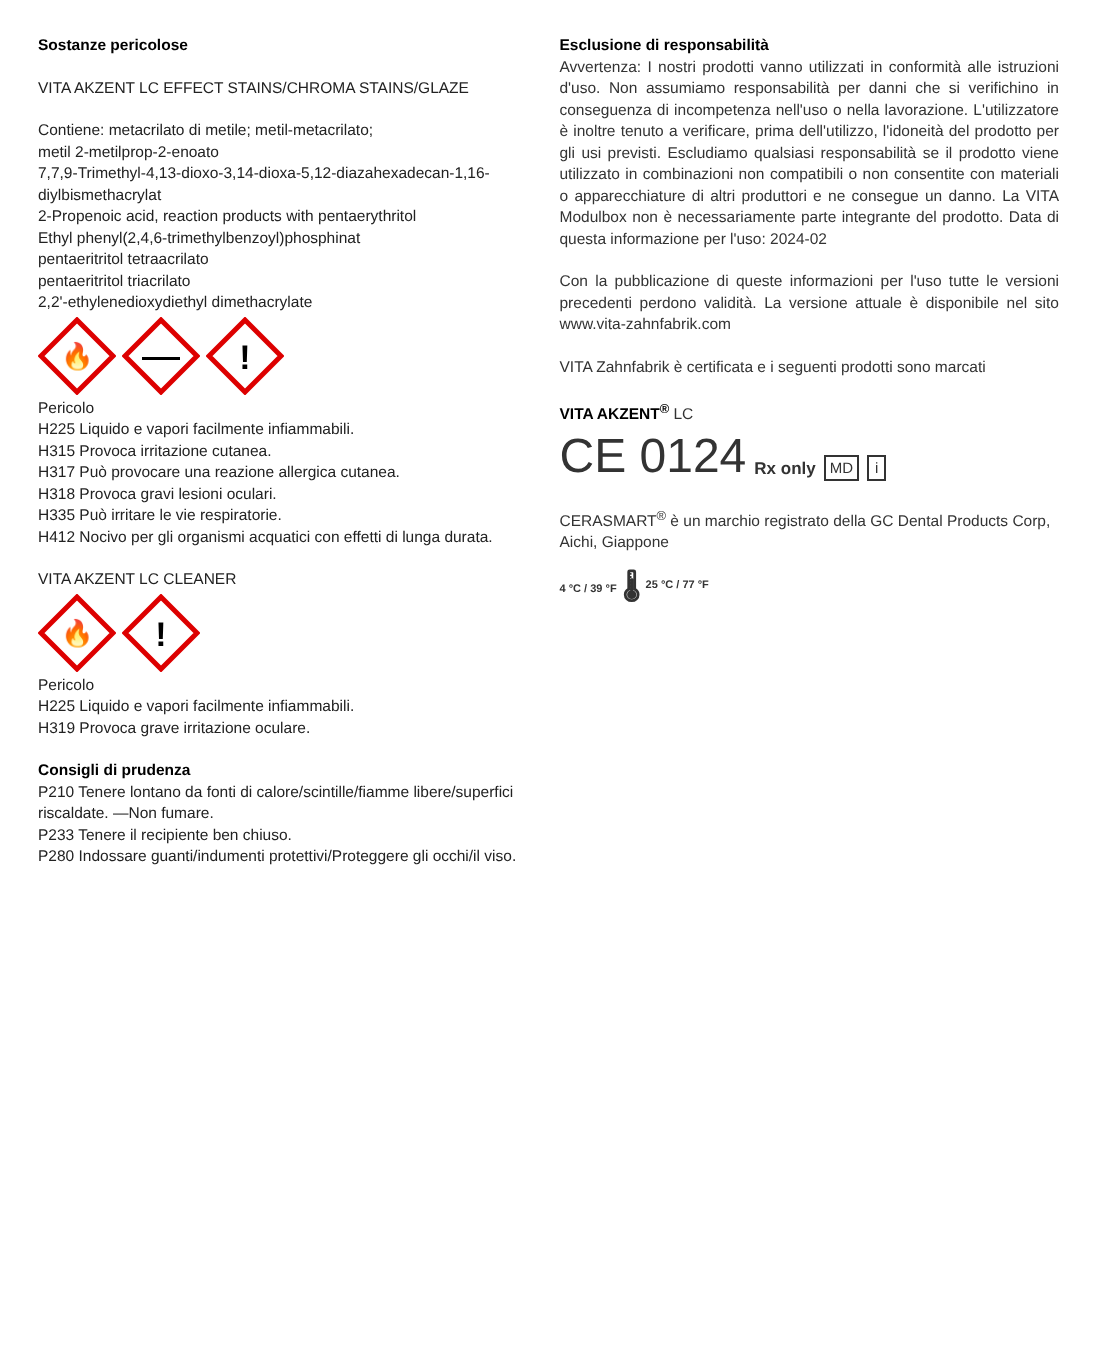Sostanze pericolose
VITA AKZENT LC EFFECT STAINS/CHROMA STAINS/GLAZE
Contiene: metacrilato di metile; metil-metacrilato;
metil 2-metilprop-2-enoato
7,7,9-Trimethyl-4,13-dioxo-3,14-dioxa-5,12-diazahexadecan-1,16-diylbismethacrylat
2-Propenoic acid, reaction products with pentaerythritol
Ethyl phenyl(2,4,6-trimethylbenzoyl)phosphinat
pentaeritritol tetraacrilato
pentaeritritol triacrilato
2,2'-ethylenedioxydiethyl dimethacrylate
🔥
!
Pericolo
H225 Liquido e vapori facilmente infiammabili.
H315 Provoca irritazione cutanea.
H317 Può provocare una reazione allergica cutanea.
H318 Provoca gravi lesioni oculari.
H335 Può irritare le vie respiratorie.
H412 Nocivo per gli organismi acquatici con effetti di lunga durata.
VITA AKZENT LC CLEANER
🔥
!
Pericolo
H225 Liquido e vapori facilmente infiammabili.
H319 Provoca grave irritazione oculare.
Consigli di prudenza
P210 Tenere lontano da fonti di calore/scintille/fiamme libere/superfici riscaldate. —Non fumare.
P233 Tenere il recipiente ben chiuso.
P280 Indossare guanti/indumenti protettivi/Proteggere gli occhi/il viso.
Esclusione di responsabilità
Avvertenza: I nostri prodotti vanno utilizzati in conformità alle istruzioni d'uso. Non assumiamo responsabilità per danni che si verifichino in conseguenza di incompetenza nell'uso o nella lavorazione. L'utilizzatore è inoltre tenuto a verificare, prima dell'utilizzo, l'idoneità del prodotto per gli usi previsti. Escludiamo qualsiasi responsabilità se il prodotto viene utilizzato in combinazioni non compatibili o non consentite con materiali o apparecchiature di altri produttori e ne consegue un danno. La VITA Modulbox non è necessariamente parte integrante del prodotto. Data di questa informazione per l'uso: 2024-02
Con la pubblicazione di queste informazioni per l'uso tutte le versioni precedenti perdono validità. La versione attuale è disponibile nel sito www.vita-zahnfabrik.com
VITA Zahnfabrik è certificata e i seguenti prodotti sono marcati
VITA AKZENT<sup>®</sup> LC
CE 0124 Rx only MD i
CERASMART<sup>®</sup> è un marchio registrato della GC Dental Products Corp, Aichi, Giappone
4 °C / 39 °F 🌡 25 °C / 77 °F